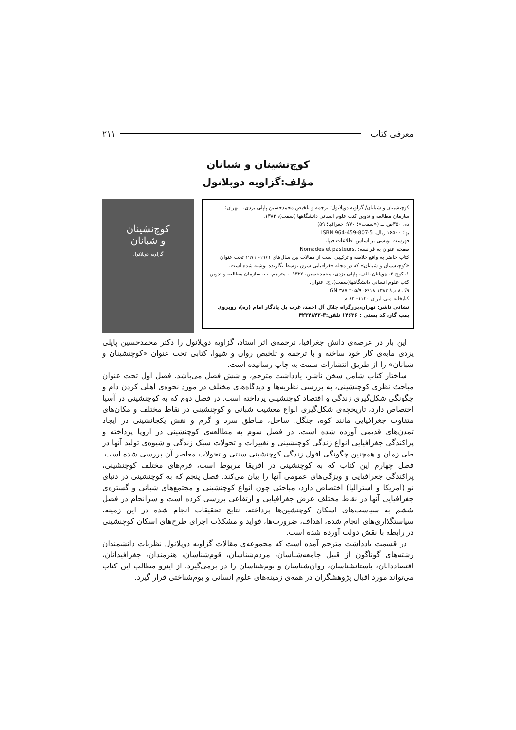معرفی کتاب ۲۱۱
کوچ‌نشینان و شبانان
مؤلف:گزاویه دوپلانول
کوچنشینان و شبانان/ گزاویه دوپلانول؛ ترجمه و تلخیص محمدحسین پاپلی یزدی. ـ تهران: سازمان مطالعه و تدوین کتب علوم انسانی دانشگاهها (سمت)، ۱۳۸۳.
ده، ۳۵۰ص. ــ («سمت»؛ ۷۷۰: جغرافیا؛ ۵۹)
بها: ۱۶۵۰۰ ریال. ISBN 964-459-807-5
فهرست نویسی بر اساس اطلاعات فیپا.
صفحه عنوان به فرانسه: Nomades et pasteurs.
کتاب حاضر به واقع خلاصه و ترکیبی است از مقالات بین سال‌های ۱۹۶۱- ۱۹۷۱ تحت عنوان «کوچنشینان و شبانان» که در مجله جغرافیایی شرق توسط نگارنده نوشته شده است.
۱. کوچ ۲. چوپانان. الف. پاپلی یزدی، محمدحسین، ۱۳۲۲- ، مترجم. ب. سازمان مطالعه و تدوین کتب علوم انسانی دانشگاهها(سمت). ج. عنوان.
۹ک ۸ پ/ GN ۳۸۷ ۳۰۵/۹۰۶۹۱۸ ۱۳۸۳
کتابخانه ملی ایران ۱۱۴۰- ۸۳ م
نشانی ناشر: تهران،بزرگراه جلال آل احمد، غرب پل یادگار امام (ره)، روبروی پمپ گاز، کد پستی : ۱۴۶۳۶ تلفن:۳-۴۲۳۴۸۴۲
کوچ‌نشینان
و شبانان
گزاویه دوپلانول
این بار در عرصه‌ی دانش جغرافیا، ترجمه‌ی اثر استاد، گزاویه دوپلانول را دکتر محمدحسین پاپلی یزدی مایه‌ی کار خود ساخته و با ترجمه و تلخیص روان و شیوا، کتابی تحت عنوان «کوچنشینان و شبانان» را از طریق انتشارات سمت به چاپ رسانیده است.
ساختار کتاب شامل سخن ناشر، یادداشت مترجم، و شش فصل می‌باشد. فصل اول تحت عنوان مباحث نظری کوچنشینی، به بررسی نظریه‌ها و دیدگاه‌های مختلف در مورد نحوه‌ی اهلی کردن دام و چگونگی شکل‌گیری زندگی و اقتصاد کوچنشینی پرداخته است. در فصل دوم که به کوچنشینی در آسیا اختصاص دارد، تاریخچه‌ی شکل‌گیری انواع معشیت شبانی و کوچنشینی در نقاط مختلف و مکان‌های متفاوت جغرافیایی مانند کوه، جنگل، ساحل، مناطق سرد و گرم و نقش یکجانشینی در ایجاد تمدن‌های قدیمی آورده شده است. در فصل سوم به مطالعه‌ی کوچنشینی در اروپا پرداخته و پراکندگی جغرافیایی انواع زندگی کوچنشینی و تغییرات و تحولات سبک زندگی و شیوه‌ی تولید آنها در طی زمان و همچنین چگونگی افول زندگی کوچنشینی سنتی و تحولات معاصر آن بررسی شده است. فصل چهارم این کتاب که به کوچنشینی در افریقا مربوط است، فرم‌های مختلف کوچنشینی، پراکندگی جغرافیایی و ویژگی‌های عمومی آنها را بیان می‌کند. فصل پنجم که به کوچنشینی در دنیای نو (امریکا و استرالیا) اختصاص دارد، مباحثی چون انواع کوچنشینی و مجتمع‌های شبانی و گستره‌ی جغرافیایی آنها در نقاط مختلف عرض جغرافیایی و ارتفاعی بررسی کرده است و سرانجام در فصل ششم به سیاست‌های اسکان کوچنشین‌ها پرداخته، نتایج تحقیقات انجام شده در این زمینه، سیاستگذاری‌های انجام شده، اهداف، ضرورت‌ها، فواید و مشکلات اجرای طرح‌های اسکان کوچنشینی در رابطه با نقش دولت آورده شده است.
در قسمت یادداشت مترجم آمده است که مجموعه‌ی مقالات گزاویه دوپلانول نظریات دانشمندان رشته‌های گوناگون از قبیل جامعه‌شناسان، مردم‌شناسان، قوم‌شناسان، هنرمندان، جغرافیدانان، اقتصاددانان، باستانشناسان، روان‌شناسان و بوم‌شناسان را در برمی‌گیرد. از اینرو مطالب این کتاب می‌تواند مورد اقبال پژوهشگران در همه‌ی زمینه‌های علوم انسانی و بوم‌شناختی قرار گیرد.